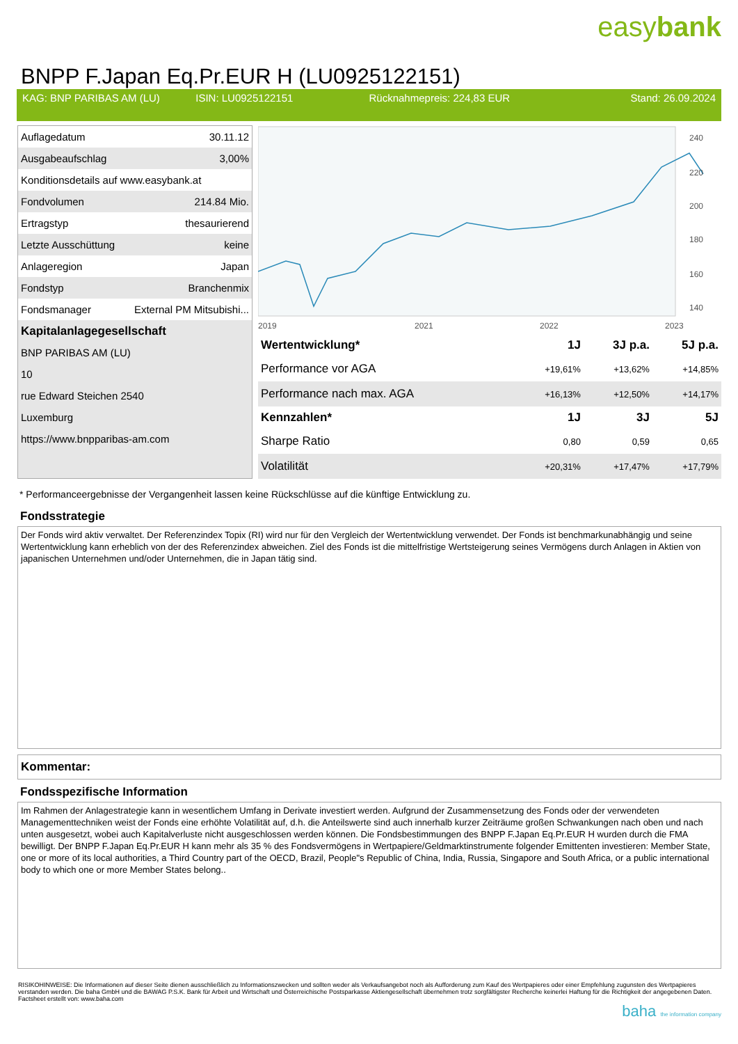easybank
BNPP F.Japan Eq.Pr.EUR H (LU0925122151)
KAG: BNP PARIBAS AM (LU) ISIN: LU0925122151 Rücknahmepreis: 224,83 EUR Stand: 26.09.2024
| Auflagedatum | 30.11.12 |
| Ausgabeaufschlag | 3,00% |
| Konditionsdetails auf www.easybank.at | |
| Fondvolumen | 214.84 Mio. |
| Ertragstyp | thesaurierend |
| Letzte Ausschüttung | keine |
| Anlageregion | Japan |
| Fondstyp | Branchenmix |
| Fondsmanager | External PM Mitsubishi... |
| Kapitalanlagegesellschaft | |
| BNP PARIBAS AM (LU) | |
| 10 | |
| rue Edward Steichen 2540 | |
| Luxemburg | |
| https://www.bnpparibas-am.com | |
240
220
200
180
160
140
2019
2021
2022
2023
| Wertentwicklung* | 1J | 3J p.a. | 5J p.a. |
| --- | --- | --- | --- |
| Performance vor AGA | +19,61% | +13,62% | +14,85% |
| Performance nach max. AGA | +16,13% | +12,50% | +14,17% |
| Kennzahlen* | 1J | 3J | 5J |
| Sharpe Ratio | 0,80 | 0,59 | 0,65 |
| Volatilität | +20,31% | +17,47% | +17,79% |
* Performanceergebnisse der Vergangenheit lassen keine Rückschlüsse auf die künftige Entwicklung zu.
Fondsstrategie
Der Fonds wird aktiv verwaltet. Der Referenzindex Topix (RI) wird nur für den Vergleich der Wertentwicklung verwendet. Der Fonds ist benchmarkunabhängig und seine Wertentwicklung kann erheblich von der des Referenzindex abweichen. Ziel des Fonds ist die mittelfristige Wertsteigerung seines Vermögens durch Anlagen in Aktien von japanischen Unternehmen und/oder Unternehmen, die in Japan tätig sind.
Kommentar:
Fondsspezifische Information
Im Rahmen der Anlagestrategie kann in wesentlichem Umfang in Derivate investiert werden. Aufgrund der Zusammensetzung des Fonds oder der verwendeten Managementtechniken weist der Fonds eine erhöhte Volatilität auf, d.h. die Anteilswerte sind auch innerhalb kurzer Zeiträume großen Schwankungen nach oben und nach unten ausgesetzt, wobei auch Kapitalverluste nicht ausgeschlossen werden können. Die Fondsbestimmungen des BNPP F.Japan Eq.Pr.EUR H wurden durch die FMA bewilligt. Der BNPP F.Japan Eq.Pr.EUR H kann mehr als 35 % des Fondsvermögens in Wertpapiere/Geldmarktinstrumente folgender Emittenten investieren: Member State, one or more of its local authorities, a Third Country part of the OECD, Brazil, People"s Republic of China, India, Russia, Singapore and South Africa, or a public international body to which one or more Member States belong..
RISIKOHINWEISE: Die Informationen auf dieser Seite dienen ausschließlich zu Informationszwecken und sollten weder als Verkaufsangebot noch als Aufforderung zum Kauf des Wertpapieres oder einer Empfehlung zugunsten des Wertpapieres verstanden werden. Die baha GmbH und die BAWAG P.S.K. Bank für Arbeit und Wirtschaft und Österreichische Postsparkasse Aktiengesellschaft übernehmen trotz sorgfältigster Recherche keinerlei Haftung für die Richtigkeit der angegebenen Daten.
Factsheet erstellt von: www.baha.com
baha the information company